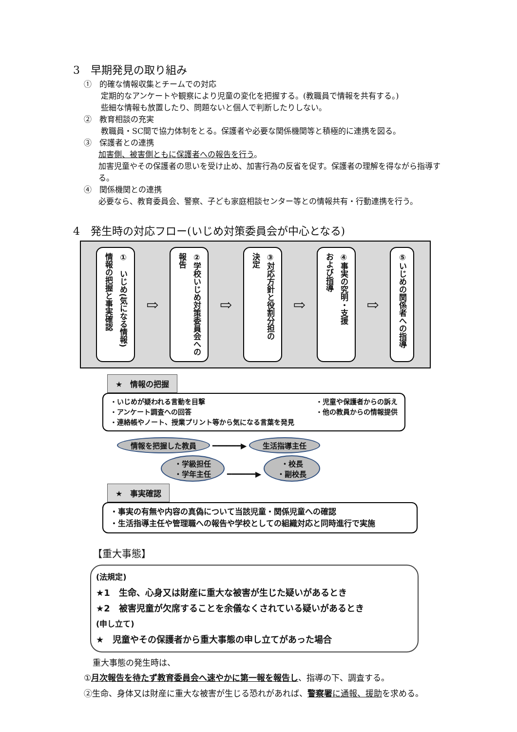3　早期発見の取り組み
①　的確な情報収集とチームでの対応
定期的なアンケートや観察により児童の変化を把握する。(教職員で情報を共有する。)
些細な情報も放置したり、問題ないと個人で判断したりしない。
②　教育相談の充実
教職員・SC間で協力体制をとる。保護者や必要な関係機関等と積極的に連携を図る。
③　保護者との連携
加害側、被害側ともに保護者への報告を行う。
加害児童やその保護者の思いを受け止め、加害行為の反省を促す。保護者の理解を得ながら指導する。
④　関係機関との連携
必要なら、教育委員会、警察、子ども家庭相談センター等との情報共有・行動連携を行う。
4　発生時の対応フロー(いじめ対策委員会が中心となる)
①　いじめ(気になる情報)
情報の把握と事実確認
⇨
②学校いじめ対策委員会への
報告
⇨
③対応方針と役割分担の
決定
⇨
④事実の究明・支援
および指導
⇨
⑤いじめの関係者への指導
★　情報の把握
・いじめが疑われる言動を目撃 ・児童や保護者からの訴え
・アンケート調査への回答 ・他の教員からの情報提供
・連絡帳やノート、授業プリント等から気になる言葉を発見
情報を把握した教員 ━━━━━━▶ 生活指導主任
・学級担任
・学年主任 ━━━━━━▶ ・校長
・副校長
★　事実確認
・事実の有無や内容の真偽について当該児童・関係児童への確認
・生活指導主任や管理職への報告や学校としての組織対応と同時進行で実施
【重大事態】
(法規定)
★1　生命、心身又は財産に重大な被害が生じた疑いがあるとき
★2　被害児童が欠席することを余儀なくされている疑いがあるとき
(申し立て)
★　児童やその保護者から重大事態の申し立てがあった場合
重大事態の発生時は、
①月次報告を待たず教育委員会へ速やかに第一報を報告し、指導の下、調査する。
②生命、身体又は財産に重大な被害が生じる恐れがあれば、警察署に通報、援助を求める。